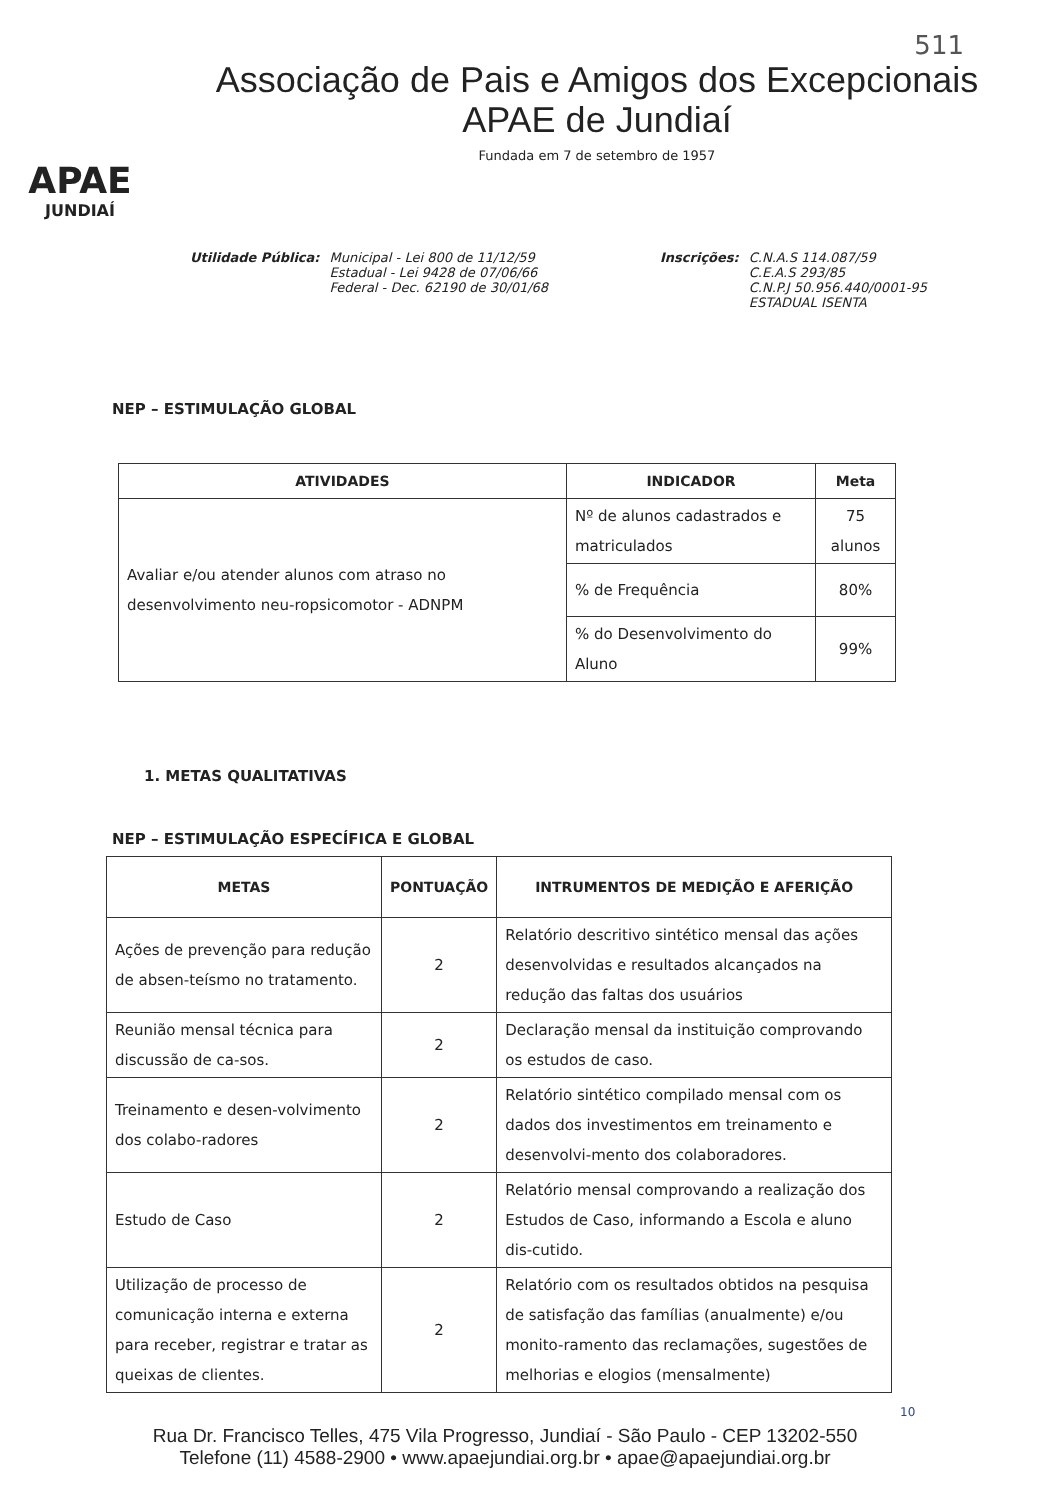511
APAE
JUNDIAÍ
Associação de Pais e Amigos dos Excepcionais
APAE de Jundiaí
Fundada em 7 de setembro de 1957
Utilidade Pública: Municipal - Lei 800 de 11/12/59
Estadual - Lei 9428 de 07/06/66
Federal - Dec. 62190 de 30/01/68
Inscrições: C.N.A.S 114.087/59
C.E.A.S 293/85
C.N.P.J 50.956.440/0001-95
ESTADUAL ISENTA
NEP – ESTIMULAÇÃO GLOBAL
| ATIVIDADES | INDICADOR | Meta |
| --- | --- | --- |
| Avaliar e/ou atender alunos com atraso no desenvolvimento neu-ropsicomotor - ADNPM | Nº de alunos cadastrados e matriculados | 75 alunos |
| | % de Frequência | 80% |
| | % do Desenvolvimento do Aluno | 99% |
1. METAS QUALITATIVAS
NEP – ESTIMULAÇÃO ESPECÍFICA E GLOBAL
| METAS | PONTUAÇÃO | INTRUMENTOS DE MEDIÇÃO E AFERIÇÃO |
| --- | --- | --- |
| Ações de prevenção para redução de absen-teísmo no tratamento. | 2 | Relatório descritivo sintético mensal das ações desenvolvidas e resultados alcançados na redução das faltas dos usuários |
| Reunião mensal técnica para discussão de ca-sos. | 2 | Declaração mensal da instituição comprovando os estudos de caso. |
| Treinamento e desen-volvimento dos colabo-radores | 2 | Relatório sintético compilado mensal com os dados dos investimentos em treinamento e desenvolvi-mento dos colaboradores. |
| Estudo de Caso | 2 | Relatório mensal comprovando a realização dos Estudos de Caso, informando a Escola e aluno dis-cutido. |
| Utilização de processo de comunicação interna e externa para receber, registrar e tratar as queixas de clientes. | 2 | Relatório com os resultados obtidos na pesquisa de satisfação das famílias (anualmente) e/ou monito-ramento das reclamações, sugestões de melhorias e elogios (mensalmente) |
10
Rua Dr. Francisco Telles, 475 Vila Progresso, Jundiaí - São Paulo - CEP 13202-550
Telefone (11) 4588-2900 • www.apaejundiai.org.br • apae@apaejundiai.org.br